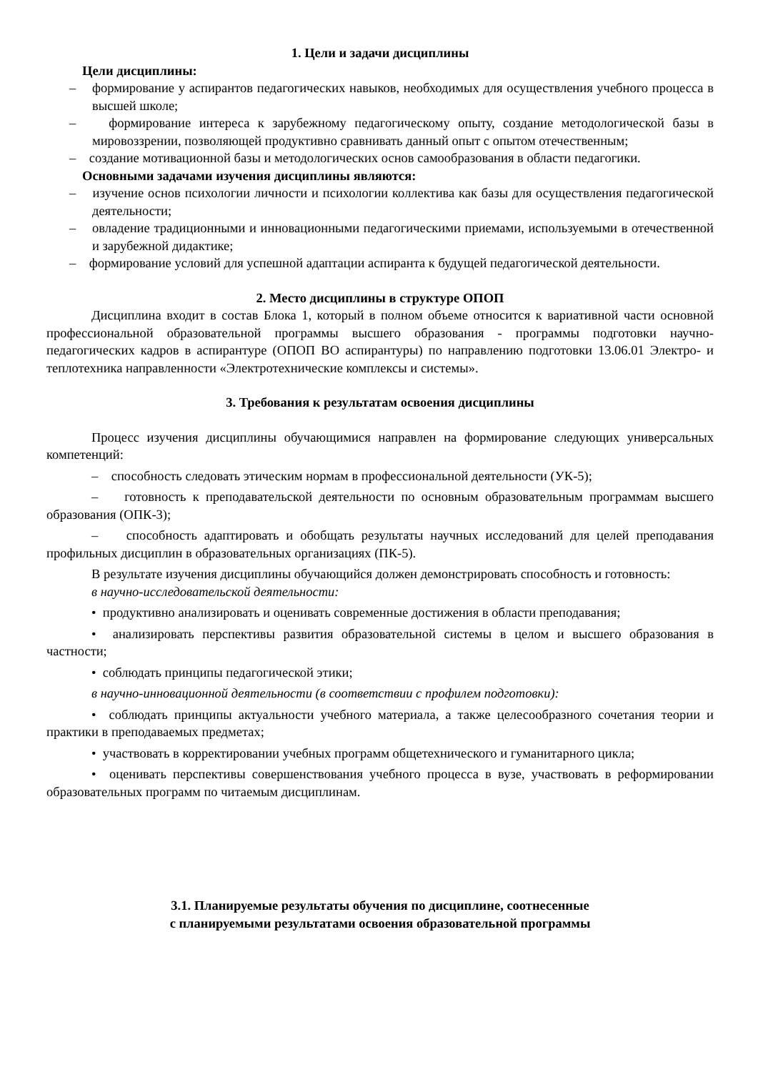1. Цели и задачи дисциплины
Цели дисциплины:
– формирование у аспирантов педагогических навыков, необходимых для осуществления учебного процесса в высшей школе;
– формирование интереса к зарубежному педагогическому опыту, создание методологической базы в мировоззрении, позволяющей продуктивно сравнивать данный опыт с опытом отечественным;
– создание мотивационной базы и методологических основ самообразования в области педагогики.
Основными задачами изучения дисциплины являются:
– изучение основ психологии личности и психологии коллектива как базы для осуществления педагогической деятельности;
– овладение традиционными и инновационными педагогическими приемами, используемыми в отечественной и зарубежной дидактике;
– формирование условий для успешной адаптации аспиранта к будущей педагогической деятельности.
2. Место дисциплины в структуре ОПОП
Дисциплина входит в состав Блока 1, который в полном объеме относится к вариативной части основной профессиональной образовательной программы высшего образования - программы подготовки научно-педагогических кадров в аспирантуре (ОПОП ВО аспирантуры) по направлению подготовки 13.06.01 Электро- и теплотехника направленности «Электротехнические комплексы и системы».
3. Требования к результатам освоения дисциплины
Процесс изучения дисциплины обучающимися направлен на формирование следующих универсальных компетенций:
– способность следовать этическим нормам в профессиональной деятельности (УК-5);
– готовность к преподавательской деятельности по основным образовательным программам высшего образования (ОПК-3);
– способность адаптировать и обобщать результаты научных исследований для целей преподавания профильных дисциплин в образовательных организациях (ПК-5).
В результате изучения дисциплины обучающийся должен демонстрировать способность и готовность:
в научно-исследовательской деятельности:
• продуктивно анализировать и оценивать современные достижения в области преподавания;
• анализировать перспективы развития образовательной системы в целом и высшего образования в частности;
• соблюдать принципы педагогической этики;
в научно-инновационной деятельности (в соответствии с профилем подготовки):
• соблюдать принципы актуальности учебного материала, а также целесообразного сочетания теории и практики в преподаваемых предметах;
• участвовать в корректировании учебных программ общетехнического и гуманитарного цикла;
• оценивать перспективы совершенствования учебного процесса в вузе, участвовать в реформировании образовательных программ по читаемым дисциплинам.
3.1. Планируемые результаты обучения по дисциплине, соотнесенные
с планируемыми результатами освоения образовательной программы